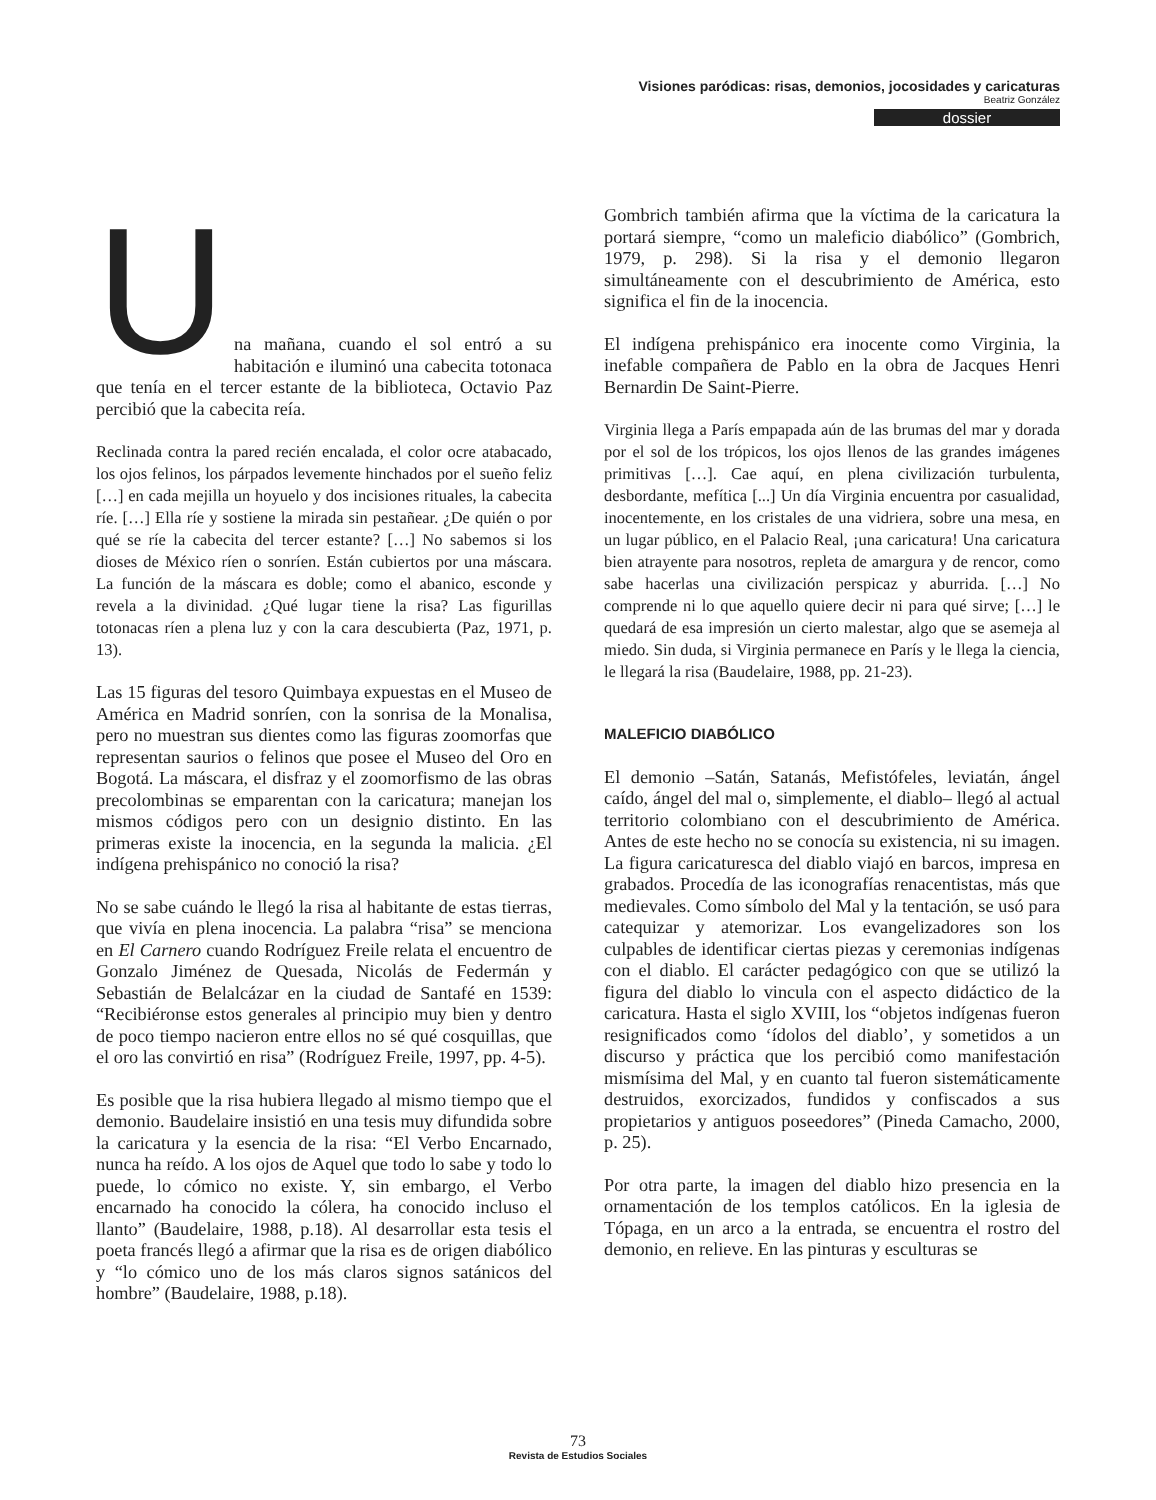Visiones paródicas: risas, demonios, jocosidades y caricaturas
Beatriz González
dossier
U
na mañana, cuando el sol entró a su habitación e iluminó una cabecita totonaca que tenía en el tercer estante de la biblioteca, Octavio Paz percibió que la cabecita reía.
Reclinada contra la pared recién encalada, el color ocre atabacado, los ojos felinos, los párpados levemente hinchados por el sueño feliz […] en cada mejilla un hoyuelo y dos incisiones rituales, la cabecita ríe. […] Ella ríe y sostiene la mirada sin pestañear. ¿De quién o por qué se ríe la cabecita del tercer estante? […] No sabemos si los dioses de México ríen o sonríen. Están cubiertos por una máscara. La función de la máscara es doble; como el abanico, esconde y revela a la divinidad. ¿Qué lugar tiene la risa? Las figurillas totonacas ríen a plena luz y con la cara descubierta (Paz, 1971, p. 13).
Las 15 figuras del tesoro Quimbaya expuestas en el Museo de América en Madrid sonríen, con la sonrisa de la Monalisa, pero no muestran sus dientes como las figuras zoomorfas que representan saurios o felinos que posee el Museo del Oro en Bogotá. La máscara, el disfraz y el zoomorfismo de las obras precolombinas se emparentan con la caricatura; manejan los mismos códigos pero con un designio distinto. En las primeras existe la inocencia, en la segunda la malicia. ¿El indígena prehispánico no conoció la risa?
No se sabe cuándo le llegó la risa al habitante de estas tierras, que vivía en plena inocencia. La palabra “risa” se menciona en El Carnero cuando Rodríguez Freile relata el encuentro de Gonzalo Jiménez de Quesada, Nicolás de Federmán y Sebastián de Belalcázar en la ciudad de Santafé en 1539: “Recibiéronse estos generales al principio muy bien y dentro de poco tiempo nacieron entre ellos no sé qué cosquillas, que el oro las convirtió en risa” (Rodríguez Freile, 1997, pp. 4-5).
Es posible que la risa hubiera llegado al mismo tiempo que el demonio. Baudelaire insistió en una tesis muy difundida sobre la caricatura y la esencia de la risa: “El Verbo Encarnado, nunca ha reído. A los ojos de Aquel que todo lo sabe y todo lo puede, lo cómico no existe. Y, sin embargo, el Verbo encarnado ha conocido la cólera, ha conocido incluso el llanto” (Baudelaire, 1988, p.18). Al desarrollar esta tesis el poeta francés llegó a afirmar que la risa es de origen diabólico y “lo cómico uno de los más claros signos satánicos del hombre” (Baudelaire, 1988, p.18).
Gombrich también afirma que la víctima de la caricatura la portará siempre, “como un maleficio diabólico” (Gombrich, 1979, p. 298). Si la risa y el demonio llegaron simultáneamente con el descubrimiento de América, esto significa el fin de la inocencia.
El indígena prehispánico era inocente como Virginia, la inefable compañera de Pablo en la obra de Jacques Henri Bernardin De Saint-Pierre.
Virginia llega a París empapada aún de las brumas del mar y dorada por el sol de los trópicos, los ojos llenos de las grandes imágenes primitivas […]. Cae aquí, en plena civilización turbulenta, desbordante, mefítica [...] Un día Virginia encuentra por casualidad, inocentemente, en los cristales de una vidriera, sobre una mesa, en un lugar público, en el Palacio Real, ¡una caricatura! Una caricatura bien atrayente para nosotros, repleta de amargura y de rencor, como sabe hacerlas una civilización perspicaz y aburrida. […] No comprende ni lo que aquello quiere decir ni para qué sirve; […] le quedará de esa impresión un cierto malestar, algo que se asemeja al miedo. Sin duda, si Virginia permanece en París y le llega la ciencia, le llegará la risa (Baudelaire, 1988, pp. 21-23).
MALEFICIO DIABÓLICO
El demonio –Satán, Satanás, Mefistófeles, leviatán, ángel caído, ángel del mal o, simplemente, el diablo– llegó al actual territorio colombiano con el descubrimiento de América. Antes de este hecho no se conocía su existencia, ni su imagen. La figura caricaturesca del diablo viajó en barcos, impresa en grabados. Procedía de las iconografías renacentistas, más que medievales. Como símbolo del Mal y la tentación, se usó para catequizar y atemorizar. Los evangelizadores son los culpables de identificar ciertas piezas y ceremonias indígenas con el diablo. El carácter pedagógico con que se utilizó la figura del diablo lo vincula con el aspecto didáctico de la caricatura. Hasta el siglo XVIII, los “objetos indígenas fueron resignificados como ‘ídolos del diablo’, y sometidos a un discurso y práctica que los percibió como manifestación mismísima del Mal, y en cuanto tal fueron sistemáticamente destruidos, exorcizados, fundidos y confiscados a sus propietarios y antiguos poseedores” (Pineda Camacho, 2000, p. 25).
Por otra parte, la imagen del diablo hizo presencia en la ornamentación de los templos católicos. En la iglesia de Tópaga, en un arco a la entrada, se encuentra el rostro del demonio, en relieve. En las pinturas y esculturas se
73
Revista de Estudios Sociales